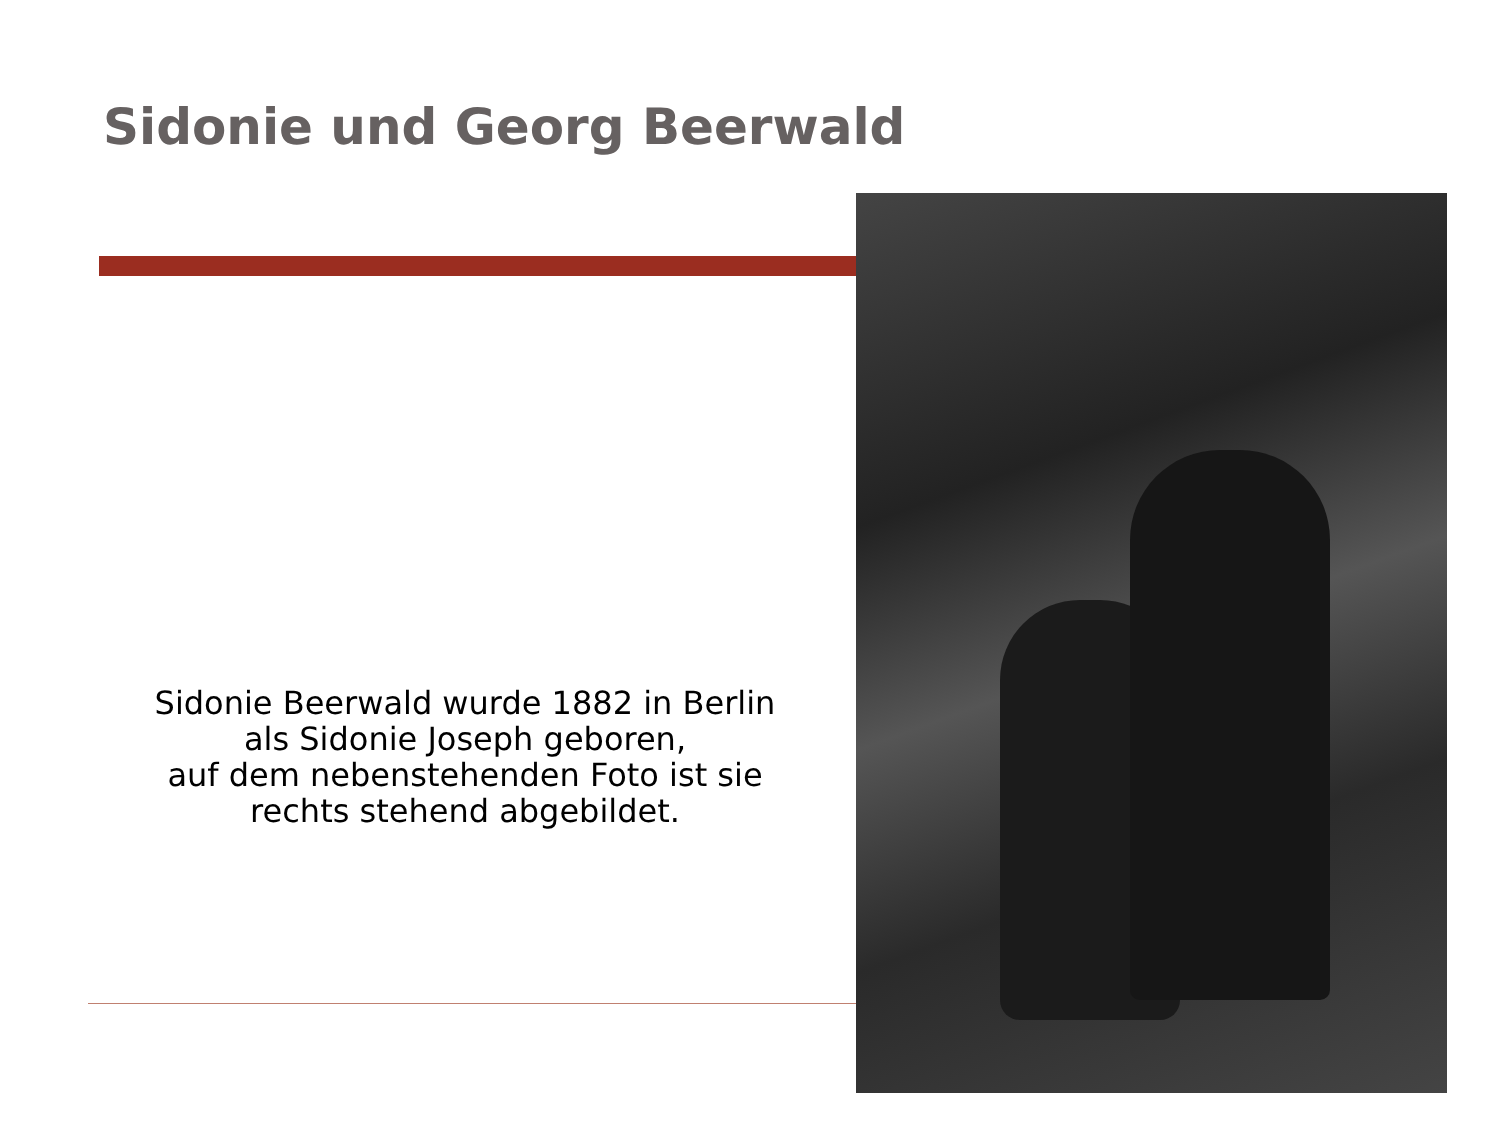Sidonie und Georg Beerwald
Sidonie Beerwald wurde 1882 in Berlin
als Sidonie Joseph geboren,
auf dem nebenstehenden Foto ist sie
rechts stehend abgebildet.